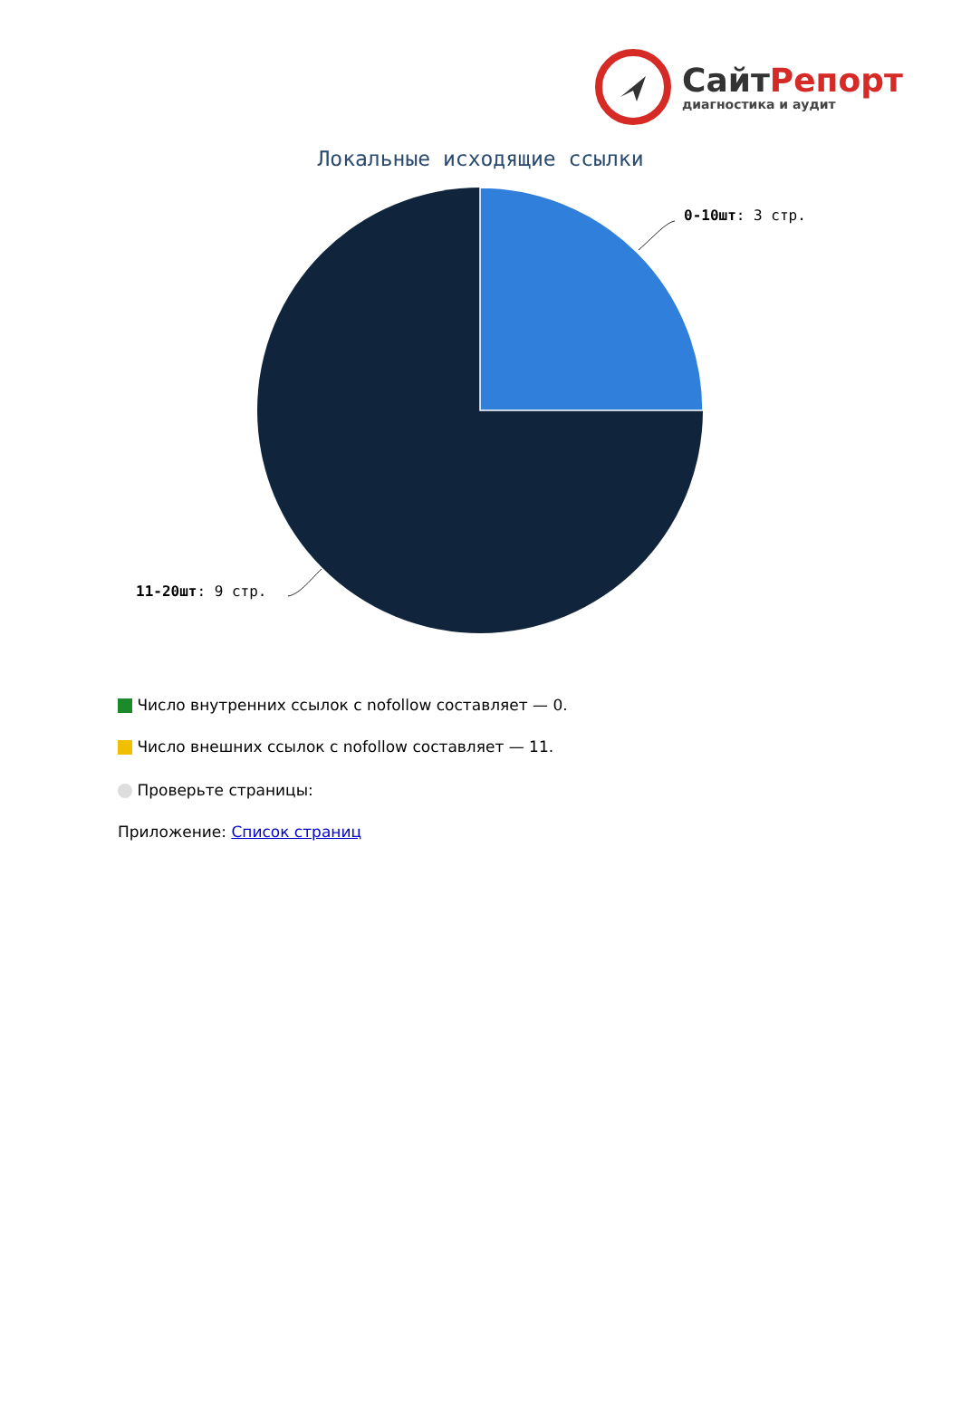СайтРепорт
диагностика и аудит
Локальные исходящие ссылки
0-10шт: 3 стр.
11-20шт: 9 стр.
Число внутренних ссылок с nofollow составляет — 0.
Число внешних ссылок с nofollow составляет — 11.
Проверьте страницы:
Приложение: Список страниц